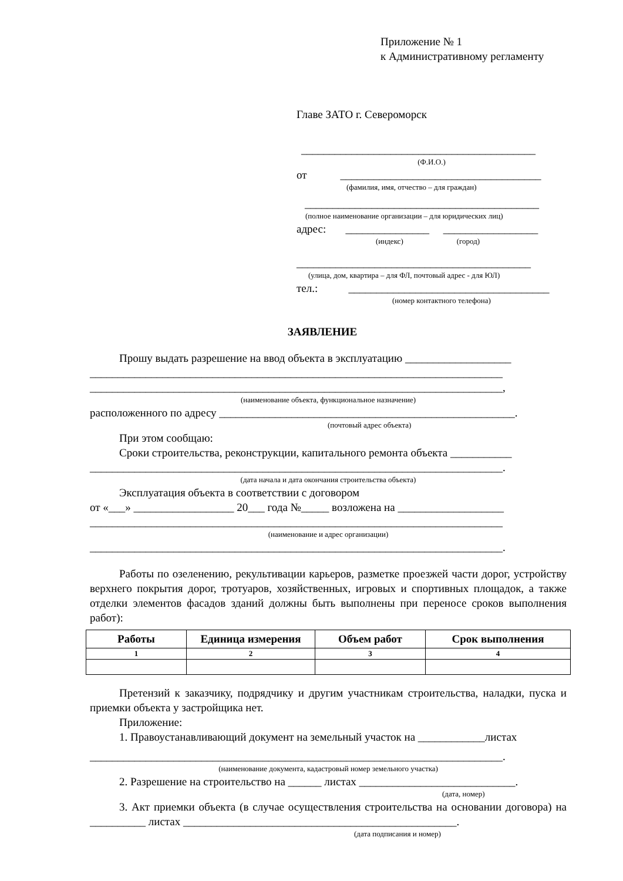Приложение № 1
к Административному регламенту
Главе ЗАТО г. Североморск
__________________________________________
(Ф.И.О.)
от ____________________________________
(фамилия, имя, отчество – для граждан)
__________________________________________
(полное наименование организации – для юридических лиц)
адрес: _______________ _________________
(индекс) (город)
__________________________________________
(улица, дом, квартира – для ФЛ, почтовый адрес - для ЮЛ)
тел.: ____________________________________
(номер контактного телефона)
ЗАЯВЛЕНИЕ
Прошу выдать разрешение на ввод объекта в эксплуатацию ___________________
__________________________________________________________________________
__________________________________________________________________________,
(наименование объекта, функциональное назначение)
расположенного по адресу _____________________________________________________.
(почтовый адрес объекта)
При этом сообщаю:
Сроки строительства, реконструкции, капитального ремонта объекта ___________
__________________________________________________________________________.
(дата начала и дата окончания строительства объекта)
Эксплуатация объекта в соответствии с договором
от «___» __________________ 20___ года №_____ возложена на ___________________
__________________________________________________________________________
(наименование и адрес организации)
__________________________________________________________________________.
Работы по озеленению, рекультивации карьеров, разметке проезжей части дорог, устройству верхнего покрытия дорог, тротуаров, хозяйственных, игровых и спортивных площадок, а также отделки элементов фасадов зданий должны быть выполнены при переносе сроков выполнения работ):
| Работы | Единица измерения | Объем работ | Срок выполнения |
| --- | --- | --- | --- |
| 1 | 2 | 3 | 4 |
Претензий к заказчику, подрядчику и другим участникам строительства, наладки, пуска и приемки объекта у застройщика нет.
Приложение:
1. Правоустанавливающий документ на земельный участок на ____________листах
__________________________________________________________________________.
(наименование документа, кадастровый номер земельного участка)
2. Разрешение на строительство на ______ листах ____________________________.
(дата, номер)
3. Акт приемки объекта (в случае осуществления строительства на основании договора) на __________ листах _________________________________________________.
(дата подписания и номер)